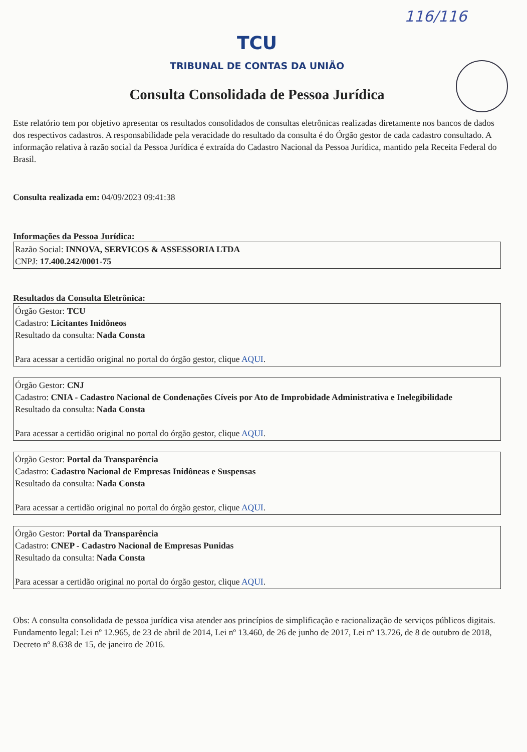116/116
TCU
TRIBUNAL DE CONTAS DA UNIÃO
Consulta Consolidada de Pessoa Jurídica
Este relatório tem por objetivo apresentar os resultados consolidados de consultas eletrônicas realizadas diretamente nos bancos de dados dos respectivos cadastros. A responsabilidade pela veracidade do resultado da consulta é do Órgão gestor de cada cadastro consultado. A informação relativa à razão social da Pessoa Jurídica é extraída do Cadastro Nacional da Pessoa Jurídica, mantido pela Receita Federal do Brasil.
Consulta realizada em: 04/09/2023 09:41:38
Informações da Pessoa Jurídica:
Razão Social: INNOVA, SERVICOS & ASSESSORIA LTDA
CNPJ: 17.400.242/0001-75
Resultados da Consulta Eletrônica:
Órgão Gestor: TCU
Cadastro: Licitantes Inidôneos
Resultado da consulta: Nada Consta
Para acessar a certidão original no portal do órgão gestor, clique AQUI.
Órgão Gestor: CNJ
Cadastro: CNIA - Cadastro Nacional de Condenações Cíveis por Ato de Improbidade Administrativa e Inelegibilidade
Resultado da consulta: Nada Consta
Para acessar a certidão original no portal do órgão gestor, clique AQUI.
Órgão Gestor: Portal da Transparência
Cadastro: Cadastro Nacional de Empresas Inidôneas e Suspensas
Resultado da consulta: Nada Consta
Para acessar a certidão original no portal do órgão gestor, clique AQUI.
Órgão Gestor: Portal da Transparência
Cadastro: CNEP - Cadastro Nacional de Empresas Punidas
Resultado da consulta: Nada Consta
Para acessar a certidão original no portal do órgão gestor, clique AQUI.
Obs: A consulta consolidada de pessoa jurídica visa atender aos princípios de simplificação e racionalização de serviços públicos digitais. Fundamento legal: Lei nº 12.965, de 23 de abril de 2014, Lei nº 13.460, de 26 de junho de 2017, Lei nº 13.726, de 8 de outubro de 2018, Decreto nº 8.638 de 15, de janeiro de 2016.